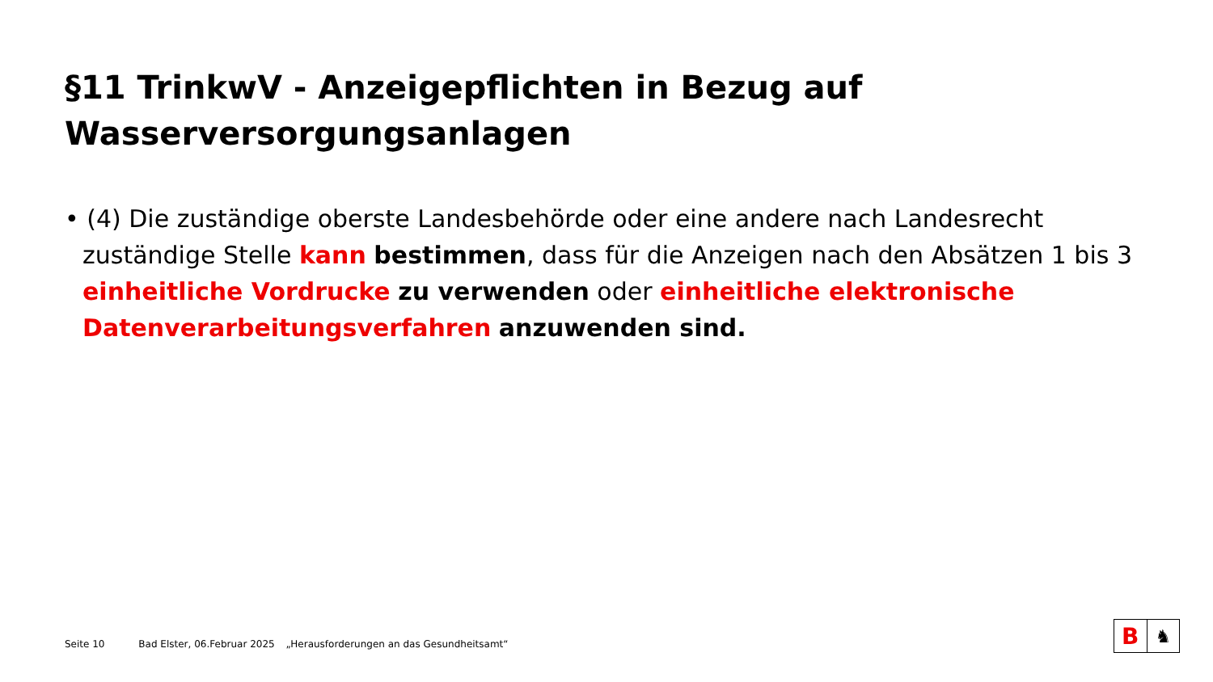§11 TrinkwV - Anzeigepflichten in Bezug auf Wasserversorgungsanlagen
• (4) Die zuständige oberste Landesbehörde oder eine andere nach Landesrecht zuständige Stelle kann bestimmen, dass für die Anzeigen nach den Absätzen 1 bis 3 einheitliche Vordrucke zu verwenden oder einheitliche elektronische Datenverarbeitungsverfahren anzuwenden sind.
Seite 10 Bad Elster, 06.Februar 2025 „Herausforderungen an das Gesundheitsamt“
B
♞